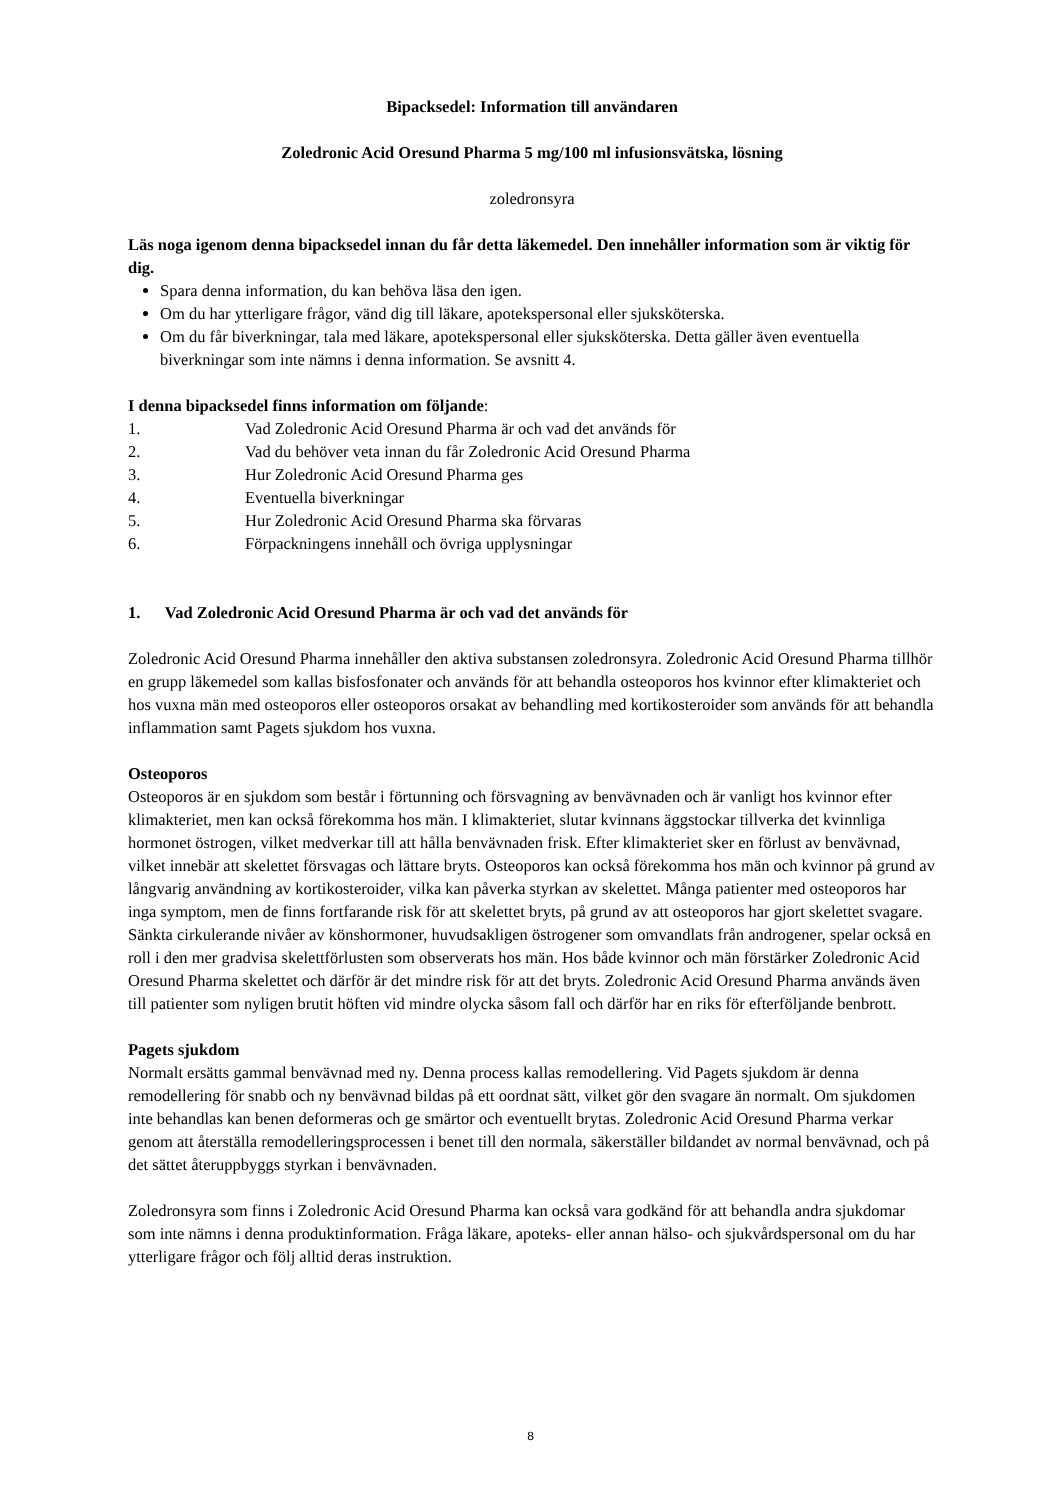Bipacksedel: Information till användaren
Zoledronic Acid Oresund Pharma 5 mg/100 ml infusionsvätska, lösning
zoledronsyra
Läs noga igenom denna bipacksedel innan du får detta läkemedel. Den innehåller information som är viktig för dig.
Spara denna information, du kan behöva läsa den igen.
Om du har ytterligare frågor, vänd dig till läkare, apotekspersonal eller sjuksköterska.
Om du får biverkningar, tala med läkare, apotekspersonal eller sjuksköterska. Detta gäller även eventuella biverkningar som inte nämns i denna information. Se avsnitt 4.
I denna bipacksedel finns information om följande:
1. Vad Zoledronic Acid Oresund Pharma är och vad det används för
2. Vad du behöver veta innan du får Zoledronic Acid Oresund Pharma
3. Hur Zoledronic Acid Oresund Pharma ges
4. Eventuella biverkningar
5. Hur Zoledronic Acid Oresund Pharma ska förvaras
6. Förpackningens innehåll och övriga upplysningar
1. Vad Zoledronic Acid Oresund Pharma är och vad det används för
Zoledronic Acid Oresund Pharma innehåller den aktiva substansen zoledronsyra. Zoledronic Acid Oresund Pharma tillhör en grupp läkemedel som kallas bisfosfonater och används för att behandla osteoporos hos kvinnor efter klimakteriet och hos vuxna män med osteoporos eller osteoporos orsakat av behandling med kortikosteroider som används för att behandla inflammation samt Pagets sjukdom hos vuxna.
Osteoporos
Osteoporos är en sjukdom som består i förtunning och försvagning av benvävnaden och är vanligt hos kvinnor efter klimakteriet, men kan också förekomma hos män. I klimakteriet, slutar kvinnans äggstockar tillverka det kvinnliga hormonet östrogen, vilket medverkar till att hålla benvävnaden frisk. Efter klimakteriet sker en förlust av benvävnad, vilket innebär att skelettet försvagas och lättare bryts. Osteoporos kan också förekomma hos män och kvinnor på grund av långvarig användning av kortikosteroider, vilka kan påverka styrkan av skelettet. Många patienter med osteoporos har inga symptom, men de finns fortfarande risk för att skelettet bryts, på grund av att osteoporos har gjort skelettet svagare. Sänkta cirkulerande nivåer av könshormoner, huvudsakligen östrogener som omvandlats från androgener, spelar också en roll i den mer gradvisa skelettförlusten som observerats hos män. Hos både kvinnor och män förstärker Zoledronic Acid Oresund Pharma skelettet och därför är det mindre risk för att det bryts. Zoledronic Acid Oresund Pharma används även till patienter som nyligen brutit höften vid mindre olycka såsom fall och därför har en riks för efterföljande benbrott.
Pagets sjukdom
Normalt ersätts gammal benvävnad med ny. Denna process kallas remodellering. Vid Pagets sjukdom är denna remodellering för snabb och ny benvävnad bildas på ett oordnat sätt, vilket gör den svagare än normalt. Om sjukdomen inte behandlas kan benen deformeras och ge smärtor och eventuellt brytas. Zoledronic Acid Oresund Pharma verkar genom att återställa remodelleringsprocessen i benet till den normala, säkerställer bildandet av normal benvävnad, och på det sättet återuppbyggs styrkan i benvävnaden.
Zoledronsyra som finns i Zoledronic Acid Oresund Pharma kan också vara godkänd för att behandla andra sjukdomar som inte nämns i denna produktinformation. Fråga läkare, apoteks- eller annan hälso- och sjukvårdspersonal om du har ytterligare frågor och följ alltid deras instruktion.
8